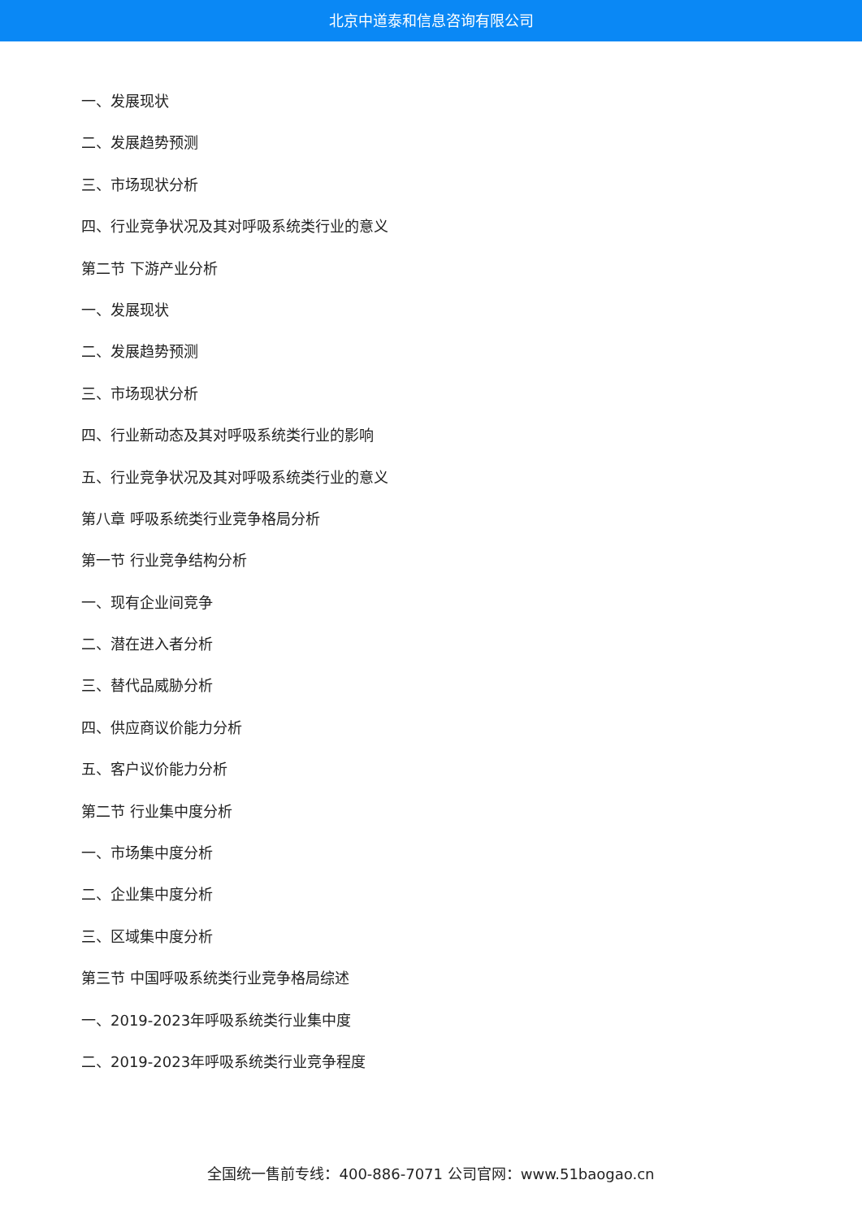北京中道泰和信息咨询有限公司
一、发展现状
二、发展趋势预测
三、市场现状分析
四、行业竞争状况及其对呼吸系统类行业的意义
第二节 下游产业分析
一、发展现状
二、发展趋势预测
三、市场现状分析
四、行业新动态及其对呼吸系统类行业的影响
五、行业竞争状况及其对呼吸系统类行业的意义
第八章 呼吸系统类行业竞争格局分析
第一节 行业竞争结构分析
一、现有企业间竞争
二、潜在进入者分析
三、替代品威胁分析
四、供应商议价能力分析
五、客户议价能力分析
第二节 行业集中度分析
一、市场集中度分析
二、企业集中度分析
三、区域集中度分析
第三节 中国呼吸系统类行业竞争格局综述
一、2019-2023年呼吸系统类行业集中度
二、2019-2023年呼吸系统类行业竞争程度
全国统一售前专线：400-886-7071 公司官网：www.51baogao.cn